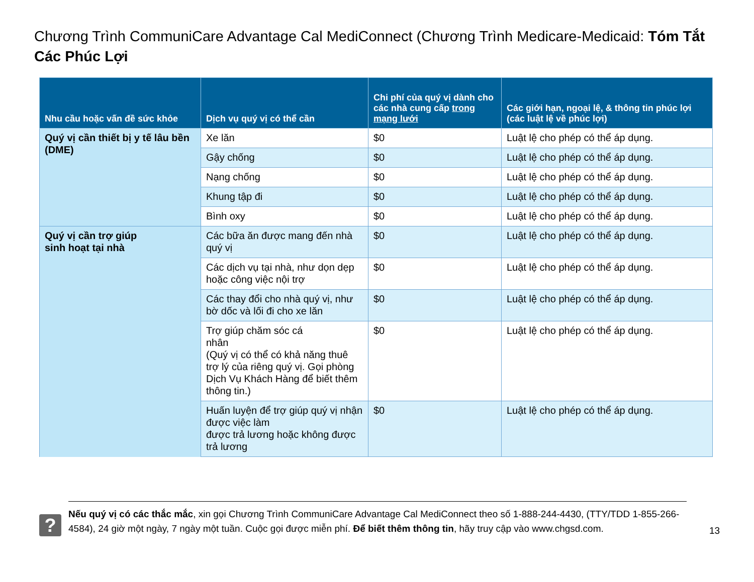Chương Trình CommuniCare Advantage Cal MediConnect (Chương Trình Medicare-Medicaid: Tóm Tắt Các Phúc Lợi
| Nhu cầu hoặc vấn đề sức khỏe | Dịch vụ quý vị có thể cần | Chi phí của quý vị dành cho các nhà cung cấp trong mạng lưới | Các giới hạn, ngoại lệ, & thông tin phúc lợi (các luật lệ về phúc lợi) |
| --- | --- | --- | --- |
| Quý vị cần thiết bị y tế lâu bền (DME) | Xe lăn | $0 | Luật lệ cho phép có thể áp dụng. |
| | Gậy chống | $0 | Luật lệ cho phép có thể áp dụng. |
| | Nạng chống | $0 | Luật lệ cho phép có thể áp dụng. |
| | Khung tập đi | $0 | Luật lệ cho phép có thể áp dụng. |
| | Bình oxy | $0 | Luật lệ cho phép có thể áp dụng. |
| Quý vị cần trợ giúp sinh hoạt tại nhà | Các bữa ăn được mang đến nhà quý vị | $0 | Luật lệ cho phép có thể áp dụng. |
| | Các dịch vụ tại nhà, như dọn dẹp hoặc công việc nội trợ | $0 | Luật lệ cho phép có thể áp dụng. |
| | Các thay đổi cho nhà quý vị, như bờ dốc và lối đi cho xe lăn | $0 | Luật lệ cho phép có thể áp dụng. |
| | Trợ giúp chăm sóc cá nhân (Quý vị có thể có khả năng thuê trợ lý của riêng quý vị. Gọi phòng Dịch Vụ Khách Hàng để biết thêm thông tin.) | $0 | Luật lệ cho phép có thể áp dụng. |
| | Huấn luyện để trợ giúp quý vị nhận được việc làm được trả lương hoặc không được trả lương | $0 | Luật lệ cho phép có thể áp dụng. |
?
Nếu quý vị có các thắc mắc, xin gọi Chương Trình CommuniCare Advantage Cal MediConnect theo số 1-888-244-4430, (TTY/TDD 1-855-266-4584), 24 giờ một ngày, 7 ngày một tuần. Cuộc gọi được miễn phí. Để biết thêm thông tin, hãy truy cập vào www.chgsd.com.
13